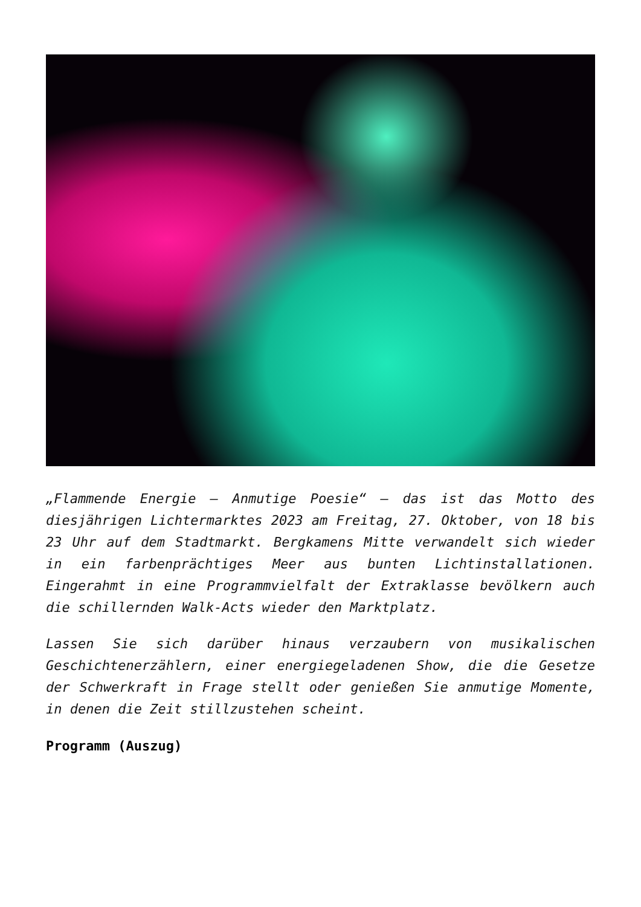„Flammende Energie – Anmutige Poesie“ – das ist das Motto des diesjährigen Lichtermarktes 2023 am Freitag, 27. Oktober, von 18 bis 23 Uhr auf dem Stadtmarkt. Bergkamens Mitte verwandelt sich wieder in ein farbenprächtiges Meer aus bunten Lichtinstallationen. Eingerahmt in eine Programmvielfalt der Extraklasse bevölkern auch die schillernden Walk-Acts wieder den Marktplatz.
Lassen Sie sich darüber hinaus verzaubern von musikalischen Geschichtenerzählern, einer energiegeladenen Show, die die Gesetze der Schwerkraft in Frage stellt oder genießen Sie anmutige Momente, in denen die Zeit stillzustehen scheint.
Programm (Auszug)